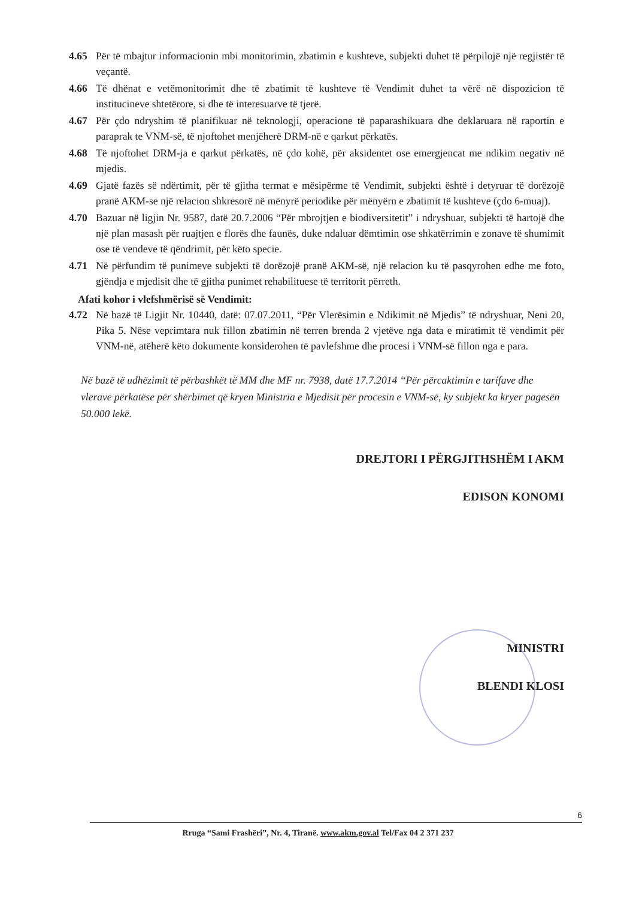4.65 Për të mbajtur informacionin mbi monitorimin, zbatimin e kushteve, subjekti duhet të përpilojë një regjistër të veçantë.
4.66 Të dhënat e vetëmonitorimit dhe të zbatimit të kushteve të Vendimit duhet ta vërë në dispozicion të institucineve shtetërore, si dhe të interesuarve të tjerë.
4.67 Për çdo ndryshim të planifikuar në teknologji, operacione të paparashikuara dhe deklaruara në raportin e paraprak te VNM-së, të njoftohet menjëherë DRM-në e qarkut përkatës.
4.68 Të njoftohet DRM-ja e qarkut përkatës, në çdo kohë, për aksidentet ose emergjencat me ndikim negativ në mjedis.
4.69 Gjatë fazës së ndërtimit, për të gjitha termat e mësipërme të Vendimit, subjekti është i detyruar të dorëzojë pranë AKM-se një relacion shkresorë në mënyrë periodike për mënyërn e zbatimit të kushteve (çdo 6-muaj).
4.70 Bazuar në ligjin Nr. 9587, datë 20.7.2006 “Për mbrojtjen e biodiversitetit” i ndryshuar, subjekti të hartojë dhe një plan masash për ruajtjen e florës dhe faunës, duke ndaluar dëmtimin ose shkatërrimin e zonave të shumimit ose të vendeve të qëndrimit, për këto specie.
4.71 Në përfundim të punimeve subjekti të dorëzojë pranë AKM-së, një relacion ku të pasqyrohen edhe me foto, gjëndja e mjedisit dhe të gjitha punimet rehabilituese të territorit përreth.
Afati kohor i vlefshmërisë së Vendimit:
4.72 Në bazë të Ligjit Nr. 10440, datë: 07.07.2011, “Për Vlerësimin e Ndikimit në Mjedis” të ndryshuar, Neni 20, Pika 5. Nëse veprimtara nuk fillon zbatimin në terren brenda 2 vjetëve nga data e miratimit të vendimit për VNM-në, atëherë këto dokumente konsiderohen të pavlefshme dhe procesi i VNM-së fillon nga e para.
Në bazë të udhëzimit të përbashkët të MM dhe MF nr. 7938, datë 17.7.2014 “Për përcaktimin e tarifave dhe vlerave përkatëse për shërbimet që kryen Ministria e Mjedisit për procesin e VNM-së, ky subjekt ka kryer pagesën 50.000 lekë.
DREJTORI I PËRGJITHSHËM I AKM
EDISON KONOMI
MINISTRI
BLENDI KLOSI
6
Rruga “Sami Frashëri”, Nr. 4, Tiranë. www.akm.gov.al Tel/Fax 04 2 371 237